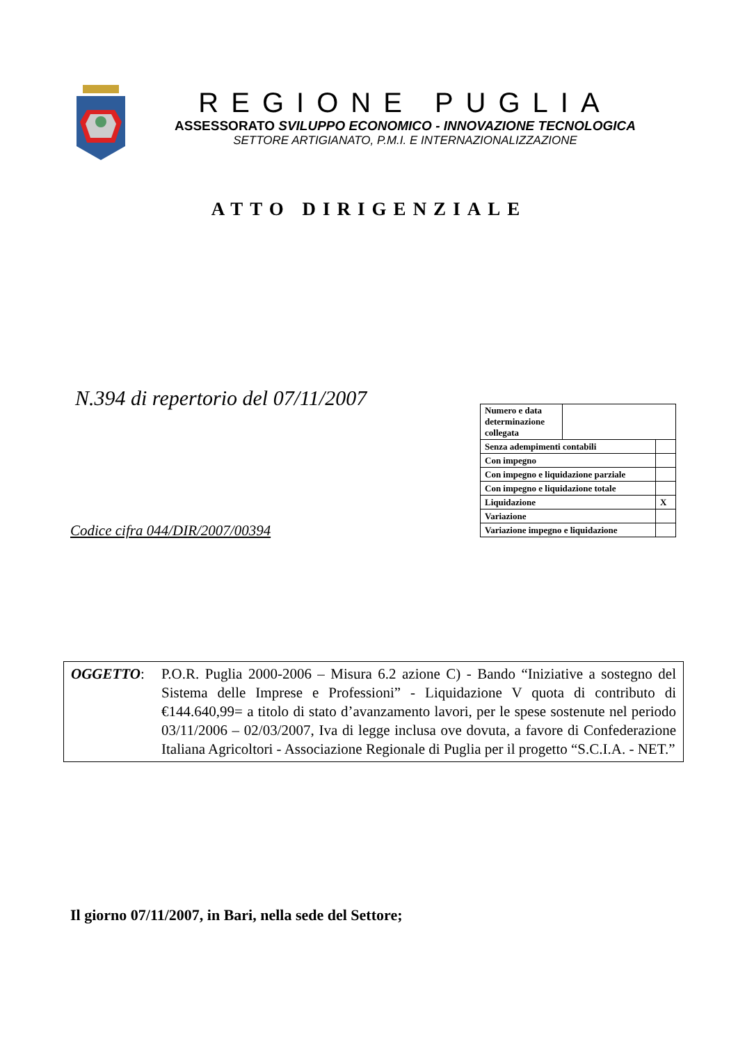REGIONE PUGLIA
ASSESSORATO SVILUPPO ECONOMICO - INNOVAZIONE TECNOLOGICA
SETTORE ARTIGIANATO, P.M.I. E INTERNAZIONALIZZAZIONE
ATTO DIRIGENZIALE
N.394 di repertorio del 07/11/2007
| Numero e data determinazione collegata | | |
| Senza adempimenti contabili | | |
| Con impegno | | |
| Con impegno e liquidazione parziale | | |
| Con impegno e liquidazione totale | | |
| Liquidazione | | X |
| Variazione | | |
| Variazione impegno e liquidazione | | |
Codice cifra 044/DIR/2007/00394
OGGETTO: P.O.R. Puglia 2000-2006 – Misura 6.2 azione C) - Bando “Iniziative a sostegno del Sistema delle Imprese e Professioni” - Liquidazione V quota di contributo di €144.640,99= a titolo di stato d’avanzamento lavori, per le spese sostenute nel periodo 03/11/2006 – 02/03/2007, Iva di legge inclusa ove dovuta, a favore di Confederazione Italiana Agricoltori - Associazione Regionale di Puglia per il progetto “S.C.I.A. - NET.”
Il giorno 07/11/2007, in Bari, nella sede del Settore;